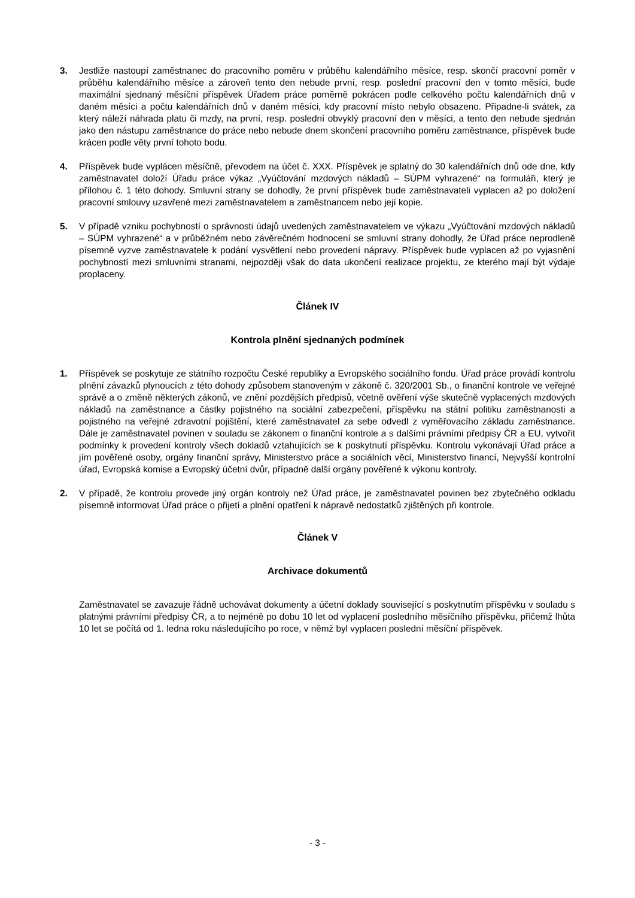3. Jestliže nastoupí zaměstnanec do pracovního poměru v průběhu kalendářního měsíce, resp. skončí pracovní poměr v průběhu kalendářního měsíce a zároveň tento den nebude první, resp. poslední pracovní den v tomto měsíci, bude maximální sjednaný měsíční příspěvek Úřadem práce poměrně pokrácen podle celkového počtu kalendářních dnů v daném měsíci a počtu kalendářních dnů v daném měsíci, kdy pracovní místo nebylo obsazeno. Připadne-li svátek, za který náleží náhrada platu či mzdy, na první, resp. poslední obvyklý pracovní den v měsíci, a tento den nebude sjednán jako den nástupu zaměstnance do práce nebo nebude dnem skončení pracovního poměru zaměstnance, příspěvek bude krácen podle věty první tohoto bodu.
4. Příspěvek bude vyplácen měsíčně, převodem na účet č. XXX. Příspěvek je splatný do 30 kalendářních dnů ode dne, kdy zaměstnavatel doloží Úřadu práce výkaz „Vyúčtování mzdových nákladů – SÚPM vyhrazené“ na formuláři, který je přílohou č. 1 této dohody. Smluvní strany se dohodly, že první příspěvek bude zaměstnavateli vyplacen až po doložení pracovní smlouvy uzavřené mezi zaměstnavatelem a zaměstnancem nebo její kopie.
5. V případě vzniku pochybností o správnosti údajů uvedených zaměstnavatelem ve výkazu „Vyúčtování mzdových nákladů – SÚPM vyhrazené“ a v průběžném nebo závěrečném hodnocení se smluvní strany dohodly, že Úřad práce neprodleně písemně vyzve zaměstnavatele k podání vysvětlení nebo provedení nápravy. Příspěvek bude vyplacen až po vyjasnění pochybností mezi smluvními stranami, nejpozději však do data ukončení realizace projektu, ze kterého mají být výdaje proplaceny.
Článek IV
Kontrola plnění sjednaných podmínek
1. Příspěvek se poskytuje ze státního rozpočtu České republiky a Evropského sociálního fondu. Úřad práce provádí kontrolu plnění závazků plynoucích z této dohody způsobem stanoveným v zákoně č. 320/2001 Sb., o finanční kontrole ve veřejné správě a o změně některých zákonů, ve znění pozdějších předpisů, včetně ověření výše skutečně vyplacených mzdových nákladů na zaměstnance a částky pojistného na sociální zabezpečení, příspěvku na státní politiku zaměstnanosti a pojistného na veřejné zdravotní pojištění, které zaměstnavatel za sebe odvedl z vyměřovacího základu zaměstnance. Dále je zaměstnavatel povinen v souladu se zákonem o finanční kontrole a s dalšími právními předpisy ČR a EU, vytvořit podmínky k provedení kontroly všech dokladů vztahujících se k poskytnutí příspěvku. Kontrolu vykonávají Úřad práce a jím pověřené osoby, orgány finanční správy, Ministerstvo práce a sociálních věcí, Ministerstvo financí, Nejvyšší kontrolní úřad, Evropská komise a Evropský účetní dvůr, případně další orgány pověřené k výkonu kontroly.
2. V případě, že kontrolu provede jiný orgán kontroly než Úřad práce, je zaměstnavatel povinen bez zbytečného odkladu písemně informovat Úřad práce o přijetí a plnění opatření k nápravě nedostatků zjištěných při kontrole.
Článek V
Archivace dokumentů
Zaměstnavatel se zavazuje řádně uchovávat dokumenty a účetní doklady související s poskytnutím příspěvku v souladu s platnými právními předpisy ČR, a to nejméně po dobu 10 let od vyplacení posledního měsíčního příspěvku, přičemž lhůta 10 let se počítá od 1. ledna roku následujícího po roce, v němž byl vyplacen poslední měsíční příspěvek.
- 3 -